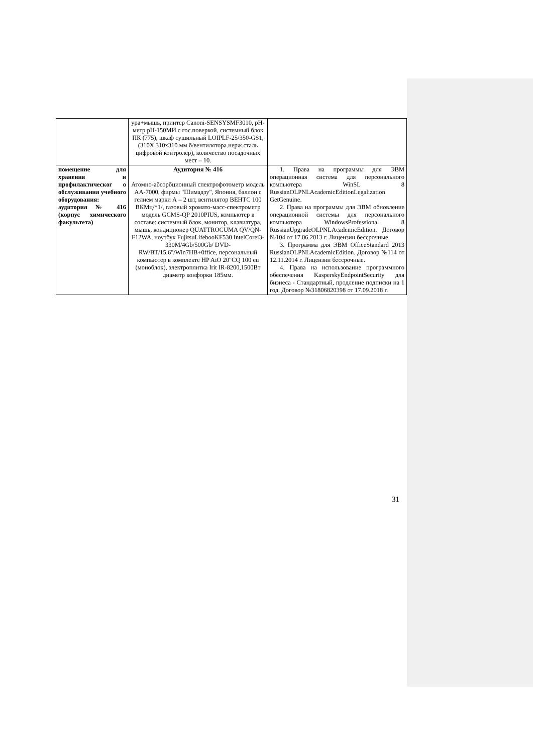| | ура+мышь, принтер Canoni-SENSYSMF3010, рН-метр pH-150МИ с гос.поверкой, системный блок ПК (775), шкаф сушильный LOIPLF-25/350-GS1, (310X 310x310 мм б/вентилятора.нерж.сталь цифровой контролер), количество посадочных мест – 10. | |
| помещение для хранения и профилактическог о обслуживания учебного оборудования: аудитория № 416 (корпус химического факультета) | Аудитория № 416 Атомно-абсорбционный спектрофотометр модель АА-7000, фирмы "Шимадзу", Япония, баллон с гелием марки А – 2 шт, вентилятор ВЕНТС 100 ВКМц/*1/, газовый хромато-масс-спектрометр модель GCMS-QP 2010PIUS, компьютер в составе: системный блок, монитор, клавиатура, мышь, кондиционер QUATTROCUMA QV/QN-F12WA, ноутбук FujitsuLifebooKF530 IntelCorei3-330M/4Gb/500Gb/ DVD-RW/BT/15.6"/Win7HB+0ffice, персональный компьютер в комплекте HP AiO 20"CQ 100 eu (моноблок), электроплитка Irit IR-8200,1500Вт диаметр конфорки 185мм. | 1. Права на программы для ЭВМ операционная система для персонального компьютера WinSL 8 RussianOLPNLAcademicEditionLegalization GetGenuine. 2. Права на программы для ЭВМ обновление операционной системы для персонального компьютера WindowsProfessional 8 RussianUpgradeOLPNLAcademicEdition. Договор №104 от 17.06.2013 г. Лицензии бессрочные. 3. Программа для ЭВМ OfficeStandard 2013 RussianOLPNLAcademicEdition. Договор №114 от 12.11.2014 г. Лицензии бессрочные. 4. Права на использование программного обеспечения KasperskyEndpointSecurity для бизнеса - Стандартный, продление подписки на 1 год. Договор №31806820398 от 17.09.2018 г. |
31